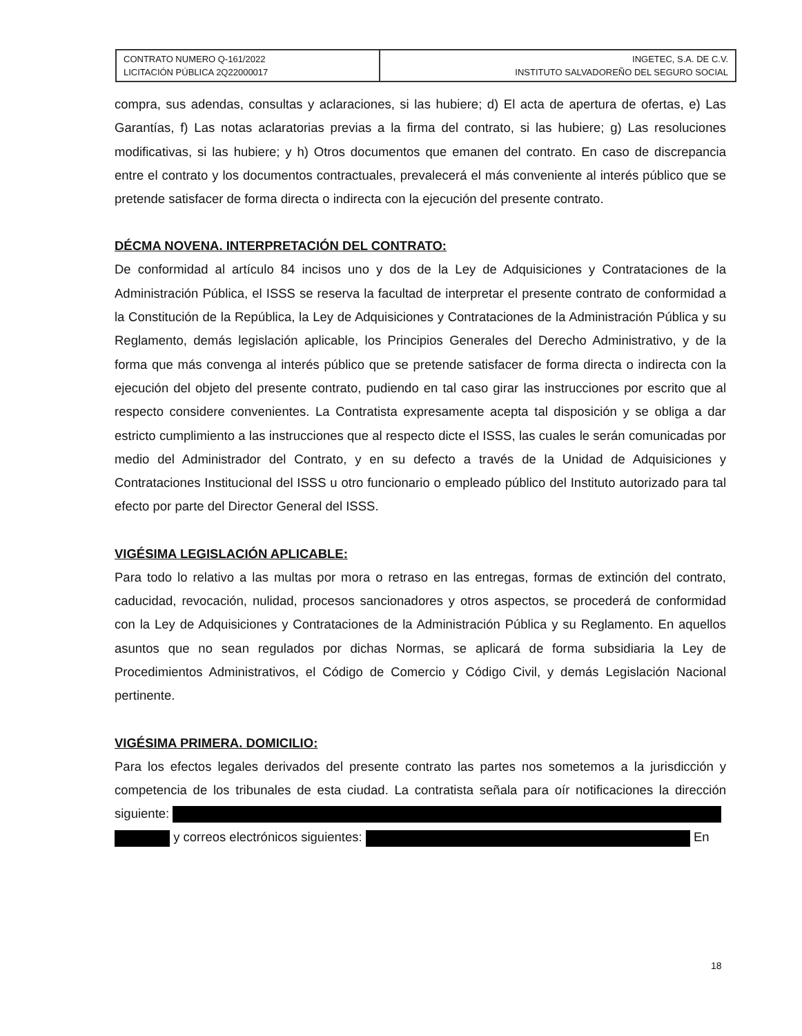| CONTRATO NUMERO Q-161/2022 LICITACIÓN PÚBLICA 2Q22000017 | INGETEC, S.A. DE C.V. INSTITUTO SALVADOREÑO DEL SEGURO SOCIAL |
compra, sus adendas, consultas y aclaraciones, si las hubiere; d) El acta de apertura de ofertas, e) Las Garantías, f) Las notas aclaratorias previas a la firma del contrato, si las hubiere; g) Las resoluciones modificativas, si las hubiere; y h) Otros documentos que emanen del contrato. En caso de discrepancia entre el contrato y los documentos contractuales, prevalecerá el más conveniente al interés público que se pretende satisfacer de forma directa o indirecta con la ejecución del presente contrato.
DÉCMA NOVENA. INTERPRETACIÓN DEL CONTRATO:
De conformidad al artículo 84 incisos uno y dos de la Ley de Adquisiciones y Contrataciones de la Administración Pública, el ISSS se reserva la facultad de interpretar el presente contrato de conformidad a la Constitución de la República, la Ley de Adquisiciones y Contrataciones de la Administración Pública y su Reglamento, demás legislación aplicable, los Principios Generales del Derecho Administrativo, y de la forma que más convenga al interés público que se pretende satisfacer de forma directa o indirecta con la ejecución del objeto del presente contrato, pudiendo en tal caso girar las instrucciones por escrito que al respecto considere convenientes. La Contratista expresamente acepta tal disposición y se obliga a dar estricto cumplimiento a las instrucciones que al respecto dicte el ISSS, las cuales le serán comunicadas por medio del Administrador del Contrato, y en su defecto a través de la Unidad de Adquisiciones y Contrataciones Institucional del ISSS u otro funcionario o empleado público del Instituto autorizado para tal efecto por parte del Director General del ISSS.
VIGÉSIMA LEGISLACIÓN APLICABLE:
Para todo lo relativo a las multas por mora o retraso en las entregas, formas de extinción del contrato, caducidad, revocación, nulidad, procesos sancionadores y otros aspectos, se procederá de conformidad con la Ley de Adquisiciones y Contrataciones de la Administración Pública y su Reglamento. En aquellos asuntos que no sean regulados por dichas Normas, se aplicará de forma subsidiaria la Ley de Procedimientos Administrativos, el Código de Comercio y Código Civil, y demás Legislación Nacional pertinente.
VIGÉSIMA PRIMERA. DOMICILIO:
Para los efectos legales derivados del presente contrato las partes nos sometemos a la jurisdicción y competencia de los tribunales de esta ciudad. La contratista señala para oír notificaciones la dirección siguiente:
y correos electrónicos siguientes: En
18